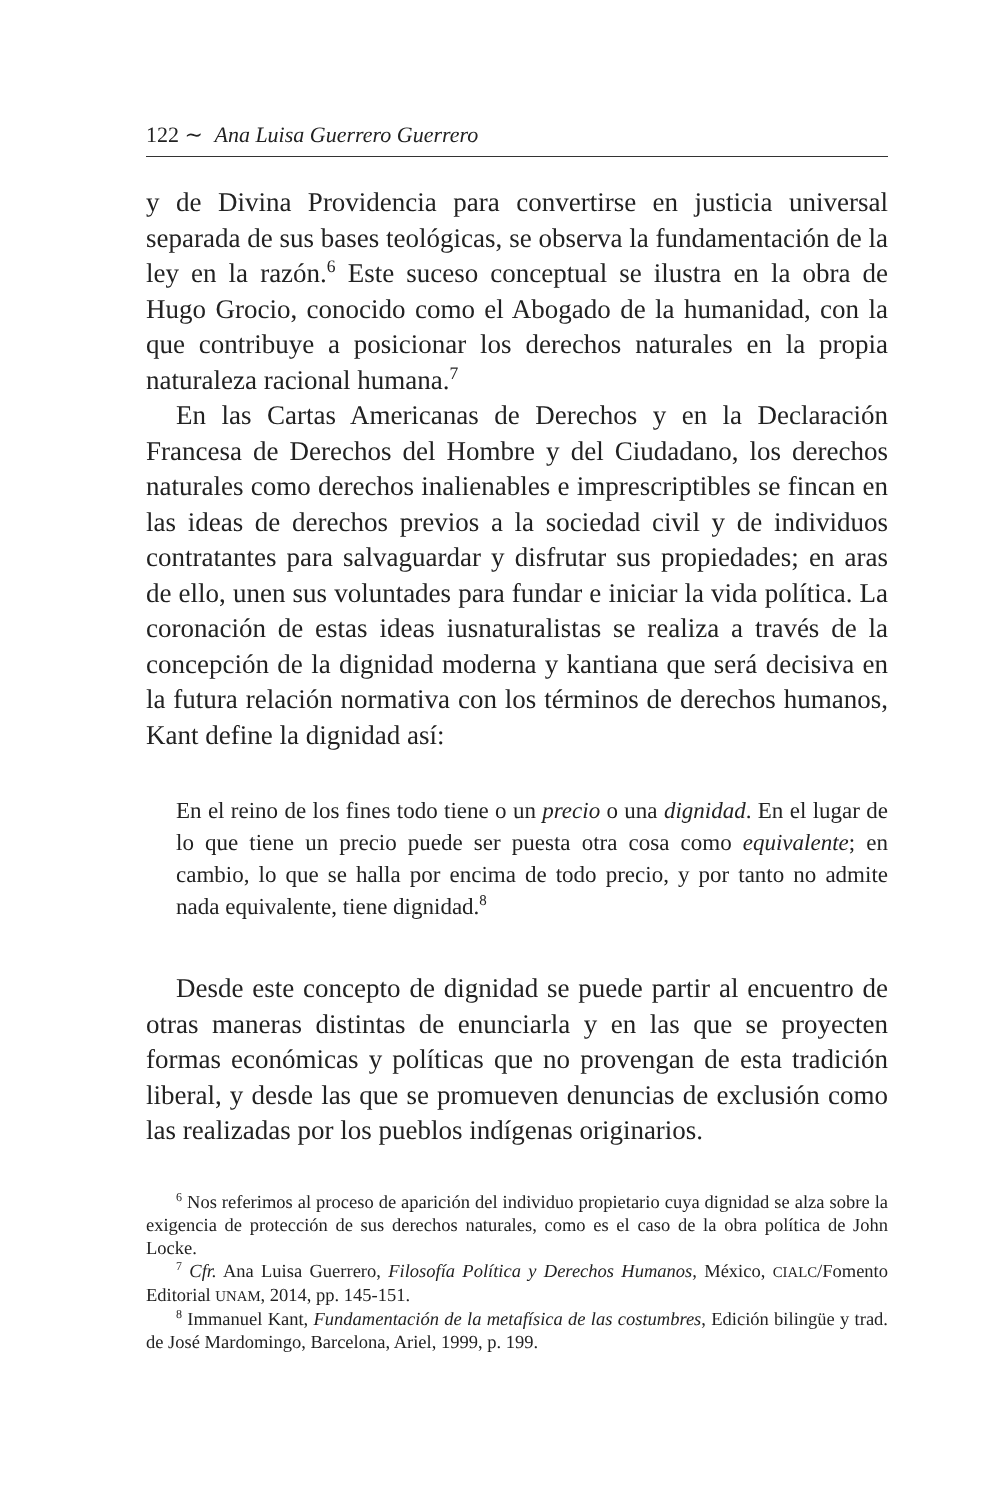122 ∼ Ana Luisa Guerrero Guerrero
y de Divina Providencia para convertirse en justicia universal separada de sus bases teológicas, se observa la fundamentación de la ley en la razón.<sup>6</sup> Este suceso conceptual se ilustra en la obra de Hugo Grocio, conocido como el Abogado de la humanidad, con la que contribuye a posicionar los derechos naturales en la propia naturaleza racional humana.<sup>7</sup>
En las Cartas Americanas de Derechos y en la Declaración Francesa de Derechos del Hombre y del Ciudadano, los derechos naturales como derechos inalienables e imprescriptibles se fincan en las ideas de derechos previos a la sociedad civil y de individuos contratantes para salvaguardar y disfrutar sus propiedades; en aras de ello, unen sus voluntades para fundar e iniciar la vida política. La coronación de estas ideas iusnaturalistas se realiza a través de la concepción de la dignidad moderna y kantiana que será decisiva en la futura relación normativa con los términos de derechos humanos, Kant define la dignidad así:
En el reino de los fines todo tiene o un precio o una dignidad. En el lugar de lo que tiene un precio puede ser puesta otra cosa como equivalente; en cambio, lo que se halla por encima de todo precio, y por tanto no admite nada equivalente, tiene dignidad.<sup>8</sup>
Desde este concepto de dignidad se puede partir al encuentro de otras maneras distintas de enunciarla y en las que se proyecten formas económicas y políticas que no provengan de esta tradición liberal, y desde las que se promueven denuncias de exclusión como las realizadas por los pueblos indígenas originarios.
<sup>6</sup> Nos referimos al proceso de aparición del individuo propietario cuya dignidad se alza sobre la exigencia de protección de sus derechos naturales, como es el caso de la obra política de John Locke.
<sup>7</sup> Cfr. Ana Luisa Guerrero, Filosofía Política y Derechos Humanos, México, CIALC/Fomento Editorial UNAM, 2014, pp. 145-151.
<sup>8</sup> Immanuel Kant, Fundamentación de la metafísica de las costumbres, Edición bilingüe y trad. de José Mardomingo, Barcelona, Ariel, 1999, p. 199.